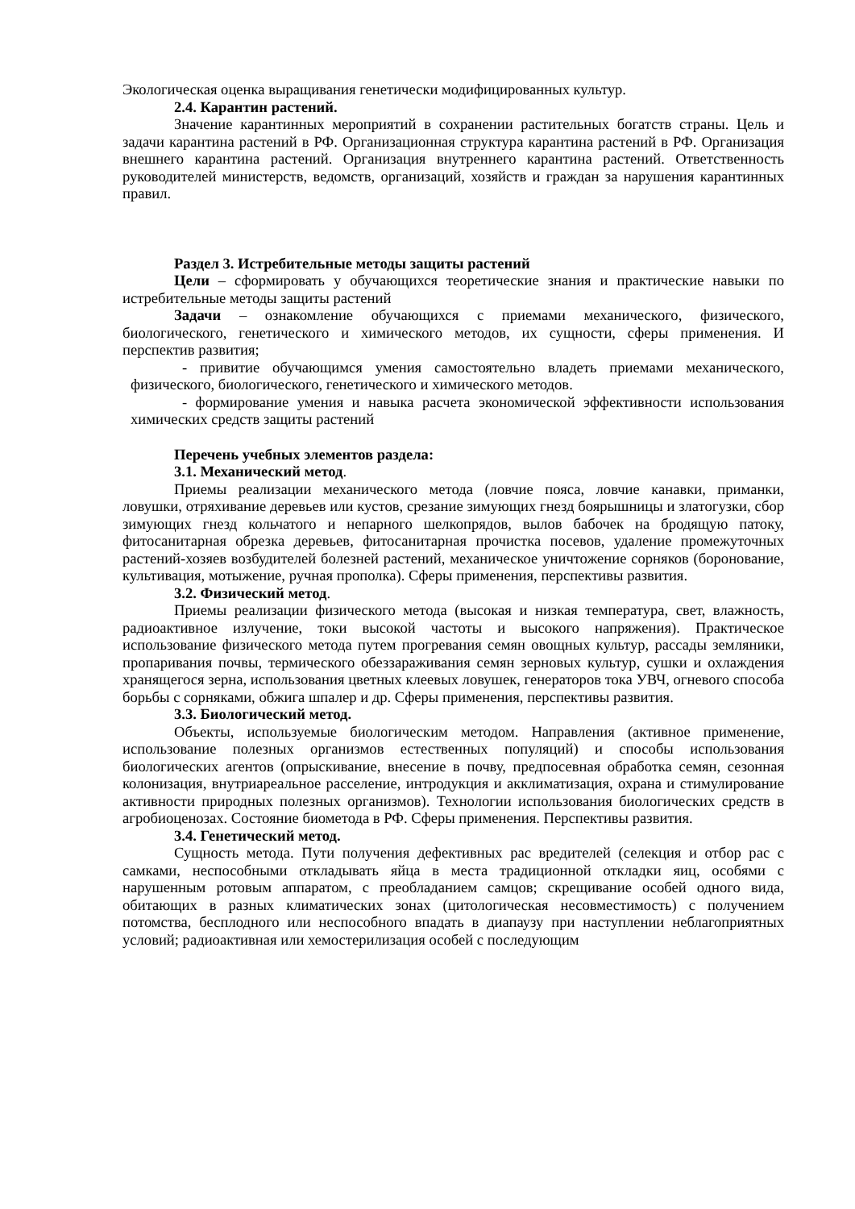Экологическая оценка выращивания генетически модифицированных культур.
2.4. Карантин растений.
Значение карантинных мероприятий в сохранении растительных богатств страны. Цель и задачи карантина растений в РФ. Организационная структура карантина растений в РФ. Организация внешнего карантина растений. Организация внутреннего карантина растений. Ответственность руководителей министерств, ведомств, организаций, хозяйств и граждан за нарушения карантинных правил.
Раздел 3. Истребительные методы защиты растений
Цели – сформировать у обучающихся теоретические знания и практические навыки по истребительные методы защиты растений
Задачи – ознакомление обучающихся с приемами механического, физического, биологического, генетического и химического методов, их сущности, сферы применения. И перспектив развития;
- привитие обучающимся умения самостоятельно владеть приемами механического, физического, биологического, генетического и химического методов.
- формирование умения и навыка расчета экономической эффективности использования химических средств защиты растений
Перечень учебных элементов раздела:
3.1. Механический метод.
Приемы реализации механического метода (ловчие пояса, ловчие канавки, приманки, ловушки, отряхивание деревьев или кустов, срезание зимующих гнезд боярышницы и златогузки, сбор зимующих гнезд кольчатого и непарного шелкопрядов, вылов бабочек на бродящую патоку, фитосанитарная обрезка деревьев, фитосанитарная прочистка посевов, удаление промежуточных растений-хозяев возбудителей болезней растений, механическое уничтожение сорняков (боронование, культивация, мотыжение, ручная прополка). Сферы применения, перспективы развития.
3.2. Физический метод.
Приемы реализации физического метода (высокая и низкая температура, свет, влажность, радиоактивное излучение, токи высокой частоты и высокого напряжения). Практическое использование физического метода путем прогревания семян овощных культур, рассады земляники, пропаривания почвы, термического обеззараживания семян зерновых культур, сушки и охлаждения хранящегося зерна, использования цветных клеевых ловушек, генераторов тока УВЧ, огневого способа борьбы с сорняками, обжига шпалер и др. Сферы применения, перспективы развития.
3.3. Биологический метод.
Объекты, используемые биологическим методом. Направления (активное применение, использование полезных организмов естественных популяций) и способы использования биологических агентов (опрыскивание, внесение в почву, предпосевная обработка семян, сезонная колонизация, внутриареальное расселение, интродукция и акклиматизация, охрана и стимулирование активности природных полезных организмов). Технологии использования биологических средств в агробиоценозах. Состояние биометода в РФ. Сферы применения. Перспективы развития.
3.4. Генетический метод.
Сущность метода. Пути получения дефективных рас вредителей (селекция и отбор рас с самками, неспособными откладывать яйца в места традиционной откладки яиц, особями с нарушенным ротовым аппаратом, с преобладанием самцов; скрещивание особей одного вида, обитающих в разных климатических зонах (цитологическая несовместимость) с получением потомства, бесплодного или неспособного впадать в диапаузу при наступлении неблагоприятных условий; радиоактивная или хемостерилизация особей с последующим